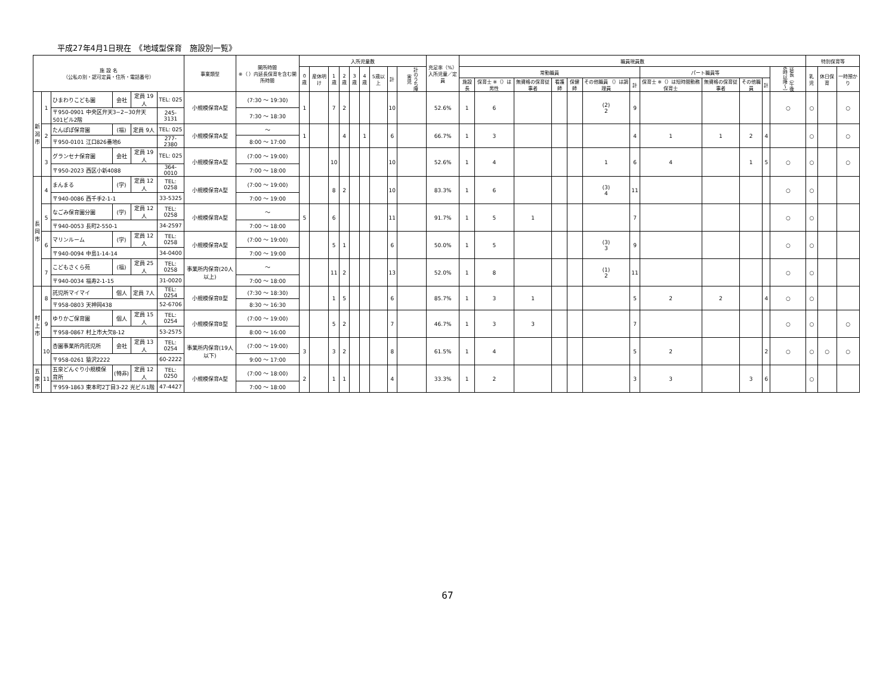平成27年4月1日現在　《地域型保育　施設別一覧》
| 施 設 名 （公私の別・認可定員・住所・電話番号） | | | | | | 事業類型 | 開所時間 ※（ ）内延長保育を含む開所時間 | 入所児童数 | | | | | | | | | 充足率（%） 入所児童／定員 | 職員現員数 | | | | | | | | | | | | 特別保育等 | | |
| --- | --- | --- | --- | --- | --- | --- | --- | --- | --- | --- | --- | --- | --- | --- | --- | --- | --- | --- | --- | --- | --- | --- | --- | --- | --- | --- | --- | --- | --- | --- | --- | --- |
| | | | | | | | | 0歳 | 産休明け | 1歳 | 2歳 | 3歳 | 4歳 | 5歳以上 | 計 | 計のうち障害児 | | 常勤職員 | | | | | | | パート職員等 | | | | 延長（午後6時以降〜） | 乳児 | 休日保育 | 一時預かり |
| | | | | | | | | | | | | | | | | | | 施設長 | 保育士 ※（）は男性 | 無資格の保育従事者 | 看護師 | 保健師 | その他職員 （）は調理員 | 計 | 保育士 ※（）は短時間勤務保育士 | 無資格の保育従事者 | その他職員 | 計 | | | | |
| 新 潟 市 | 1 | ひまわりこども園 | 会社 | 定員 19人 | TEL: 025 | 小規模保育A型 | (7:30 ～ 19:30) | 1 | | 7 | 2 | | | | 10 | | 52.6% | 1 | 6 | | | | (2) 2 | 9 | | | | | ○ | ○ | | ○ |
| | | 〒950-0901 中央区弁天3−2−30弁天501ビル2階 | | | 245-3131 | | 7:30 ～ 18:30 | | | | | | | | | | | | | | | | | | | | | | | | | |
| | 2 | たんぽぽ保育園 | (福) | 定員 9人 | TEL: 025 | 小規模保育A型 | ～ | 1 | | | 4 | | 1 | | 6 | | 66.7% | 1 | 3 | | | | | 4 | 1 | 1 | 2 | 4 | | ○ | | ○ |
| | | 〒950-0101 江口826番地6 | | | 277-2380 | | 8:00 ～ 17:00 | | | | | | | | | | | | | | | | | | | | | | | | | |
| | 3 | グランセナ保育園 | 会社 | 定員 19人 | TEL: 025 | 小規模保育A型 | (7:00 ～ 19:00) | | | 10 | | | | | 10 | | 52.6% | 1 | 4 | | | | 1 | 6 | 4 | | 1 | 5 | ○ | ○ | | ○ |
| | | 〒950-2023 西区小新4088 | | | 364-0010 | | 7:00 ～ 18:00 | | | | | | | | | | | | | | | | | | | | | | | | | |
| 長 岡 市 | 4 | まんまる | (学) | 定員 12人 | TEL: 0258 | 小規模保育A型 | (7:00 ～ 19:00) | | | 8 | 2 | | | | 10 | | 83.3% | 1 | 6 | | | | (3) 4 | 11 | | | | | ○ | ○ | | |
| | | 〒940-0086 西千手2-1-1 | | | 33-5325 | | 7:00 ～ 19:00 | | | | | | | | | | | | | | | | | | | | | | | | | |
| | 5 | なごみ保育園分園 | (学) | 定員 12人 | TEL: 0258 | 小規模保育A型 | ～ | 5 | | 6 | | | | | 11 | | 91.7% | 1 | 5 | 1 | | | | 7 | | | | | ○ | ○ | | |
| | | 〒940-0053 長町2-550-1 | | | 34-2597 | | 7:00 ～ 18:00 | | | | | | | | | | | | | | | | | | | | | | | | | |
| | 6 | マリンルーム | (学) | 定員 12人 | TEL: 0258 | 小規模保育A型 | (7:00 ～ 19:00) | | | 5 | 1 | | | | 6 | | 50.0% | 1 | 5 | | | | (3) 3 | 9 | | | | | ○ | ○ | | |
| | | 〒940-0094 中島1-14-14 | | | 34-0400 | | 7:00 ～ 19:00 | | | | | | | | | | | | | | | | | | | | | | | | | |
| | 7 | こどもさくら苑 | (福) | 定員 25人 | TEL: 0258 | 事業所内保育(20人以上) | ～ | | | 11 | 2 | | | | 13 | | 52.0% | 1 | 8 | | | | (1) 2 | 11 | | | | | ○ | ○ | | |
| | | 〒940-0034 福寿2-1-15 | | | 31-0020 | | 7:00 ～ 18:00 | | | | | | | | | | | | | | | | | | | | | | | | | |
| 村 上 市 | 8 | 託児所マイマイ | 個人 | 定員 7人 | TEL: 0254 | 小規模保育B型 | (7:30 ～ 18:30) | | | 1 | 5 | | | | 6 | | 85.7% | 1 | 3 | 1 | | | | 5 | 2 | 2 | | 4 | ○ | ○ | | |
| | | 〒958-0803 天神岡438 | | | 52-6706 | | 8:30 ～ 16:30 | | | | | | | | | | | | | | | | | | | | | | | | | |
| | 9 | ゆりかご保育園 | 個人 | 定員 15人 | TEL: 0254 | 小規模保育B型 | (7:00 ～ 19:00) | | | 5 | 2 | | | | 7 | | 46.7% | 1 | 3 | 3 | | | | 7 | | | | | ○ | ○ | | ○ |
| | | 〒958-0867 村上市大欠8-12 | | | 53-2575 | | 8:00 ～ 16:00 | | | | | | | | | | | | | | | | | | | | | | | | | |
| | 10 | 杏園事業所内託児所 | 会社 | 定員 13人 | TEL: 0254 | 事業所内保育(19人以下) | (7:00 ～ 19:00) | 3 | | 3 | 2 | | | | 8 | | 61.5% | 1 | 4 | | | | | 5 | 2 | | | 2 | ○ | ○ | ○ | ○ |
| | | 〒958-0261 猿沢2222 | | | 60-2222 | | 9:00 ～ 17:00 | | | | | | | | | | | | | | | | | | | | | | | | | |
| 五 泉 市 | 11 | 五泉どんぐり小規模保育所 | (特非) | 定員 12人 | TEL: 0250 | 小規模保育A型 | (7:00 ～ 18:00) | 2 | | 1 | 1 | | | | 4 | | 33.3% | 1 | 2 | | | | | 3 | 3 | | 3 | 6 | | ○ | | |
| | | 〒959-1863 東本町2丁目3-22 光ビル1階 | | | 47-4427 | | 7:00 ～ 18:00 | | | | | | | | | | | | | | | | | | | | | | | | | |
67